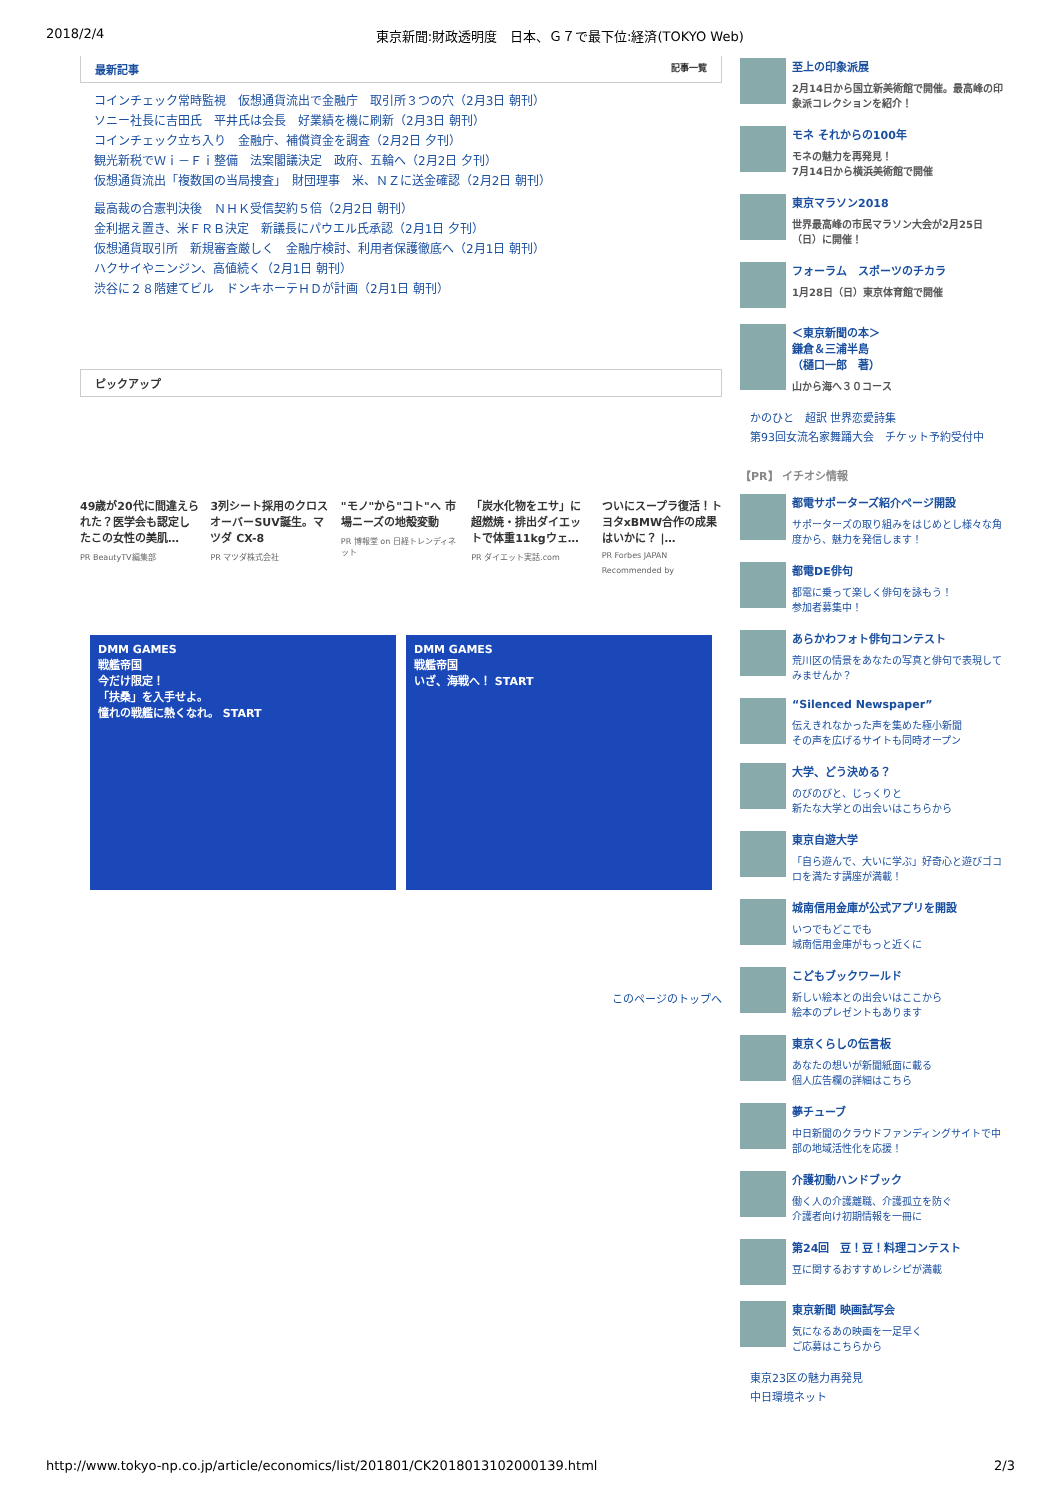2018/2/4 東京新聞:財政透明度　日本、Ｇ７で最下位:経済(TOKYO Web)
最新記事 記事一覧
コインチェック常時監視　仮想通貨流出で金融庁　取引所３つの穴（2月3日 朝刊）
ソニー社長に吉田氏　平井氏は会長　好業績を機に刷新（2月3日 朝刊）
コインチェック立ち入り　金融庁、補償資金を調査（2月2日 夕刊）
観光新税でＷｉ－Ｆｉ整備　法案閣議決定　政府、五輪へ（2月2日 夕刊）
仮想通貨流出「複数国の当局捜査」　財団理事　米、ＮＺに送金確認（2月2日 朝刊）
最高裁の合憲判決後　ＮＨＫ受信契約５倍（2月2日 朝刊）
金利据え置き、米ＦＲＢ決定　新議長にパウエル氏承認（2月1日 夕刊）
仮想通貨取引所　新規審査厳しく　金融庁検討、利用者保護徹底へ（2月1日 朝刊）
ハクサイやニンジン、高値続く（2月1日 朝刊）
渋谷に２８階建てビル　ドンキホーテＨＤが計画（2月1日 朝刊）
ピックアップ
49歳が20代に間違えられた？医学会も認定したこの女性の美肌…
PR BeautyTV編集部
3列シート採用のクロスオーバーSUV誕生。マツダ CX-8
PR マツダ株式会社
"モノ"から"コト"へ 市場ニーズの地殻変動
PR 博報堂 on 日経トレンディネット
「炭水化物をエサ」に超燃焼・排出ダイエットで体重11kgウェ…
PR ダイエット実話.com
ついにスープラ復活！トヨタxBMW合作の成果はいかに？ |…
PR Forbes JAPAN
Recommended by
DMM GAMES
戦艦帝国
今だけ限定！
「扶桑」を入手せよ。
憧れの戦艦に熱くなれ。 START
DMM GAMES
戦艦帝国
いざ、海戦へ！ START
このページのトップへ
至上の印象派展
2月14日から国立新美術館で開催。最高峰の印象派コレクションを紹介！
モネ それからの100年
モネの魅力を再発見！
7月14日から横浜美術館で開催
東京マラソン2018
世界最高峰の市民マラソン大会が2月25日（日）に開催！
フォーラム　スポーツのチカラ
1月28日（日）東京体育館で開催
＜東京新聞の本＞
鎌倉＆三浦半島
（樋口一郎　著）
山から海へ３０コース
かのひと　超訳 世界恋愛詩集
第93回女流名家舞踊大会　チケット予約受付中
【PR】 イチオシ情報
都電サポーターズ紹介ページ開設
サポーターズの取り組みをはじめとし様々な角度から、魅力を発信します！
都電DE俳句
都電に乗って楽しく俳句を詠もう！
参加者募集中！
あらかわフォト俳句コンテスト
荒川区の情景をあなたの写真と俳句で表現してみませんか？
“Silenced Newspaper”
伝えきれなかった声を集めた極小新聞
その声を広げるサイトも同時オープン
大学、どう決める？
のびのびと、じっくりと
新たな大学との出会いはこちらから
東京自遊大学
「自ら遊んで、大いに学ぶ」好奇心と遊びゴコロを満たす講座が満載！
城南信用金庫が公式アプリを開設
いつでもどこでも
城南信用金庫がもっと近くに
こどもブックワールド
新しい絵本との出会いはここから
絵本のプレゼントもあります
東京くらしの伝言板
あなたの想いが新聞紙面に載る
個人広告欄の詳細はこちら
夢チューブ
中日新聞のクラウドファンディングサイトで中部の地域活性化を応援！
介護初動ハンドブック
働く人の介護離職、介護孤立を防ぐ
介護者向け初期情報を一冊に
第24回　豆！豆！料理コンテスト
豆に関するおすすめレシピが満載
東京新聞 映画試写会
気になるあの映画を一足早く
ご応募はこちらから
東京23区の魅力再発見
中日環境ネット
http://www.tokyo-np.co.jp/article/economics/list/201801/CK2018013102000139.html 2/3